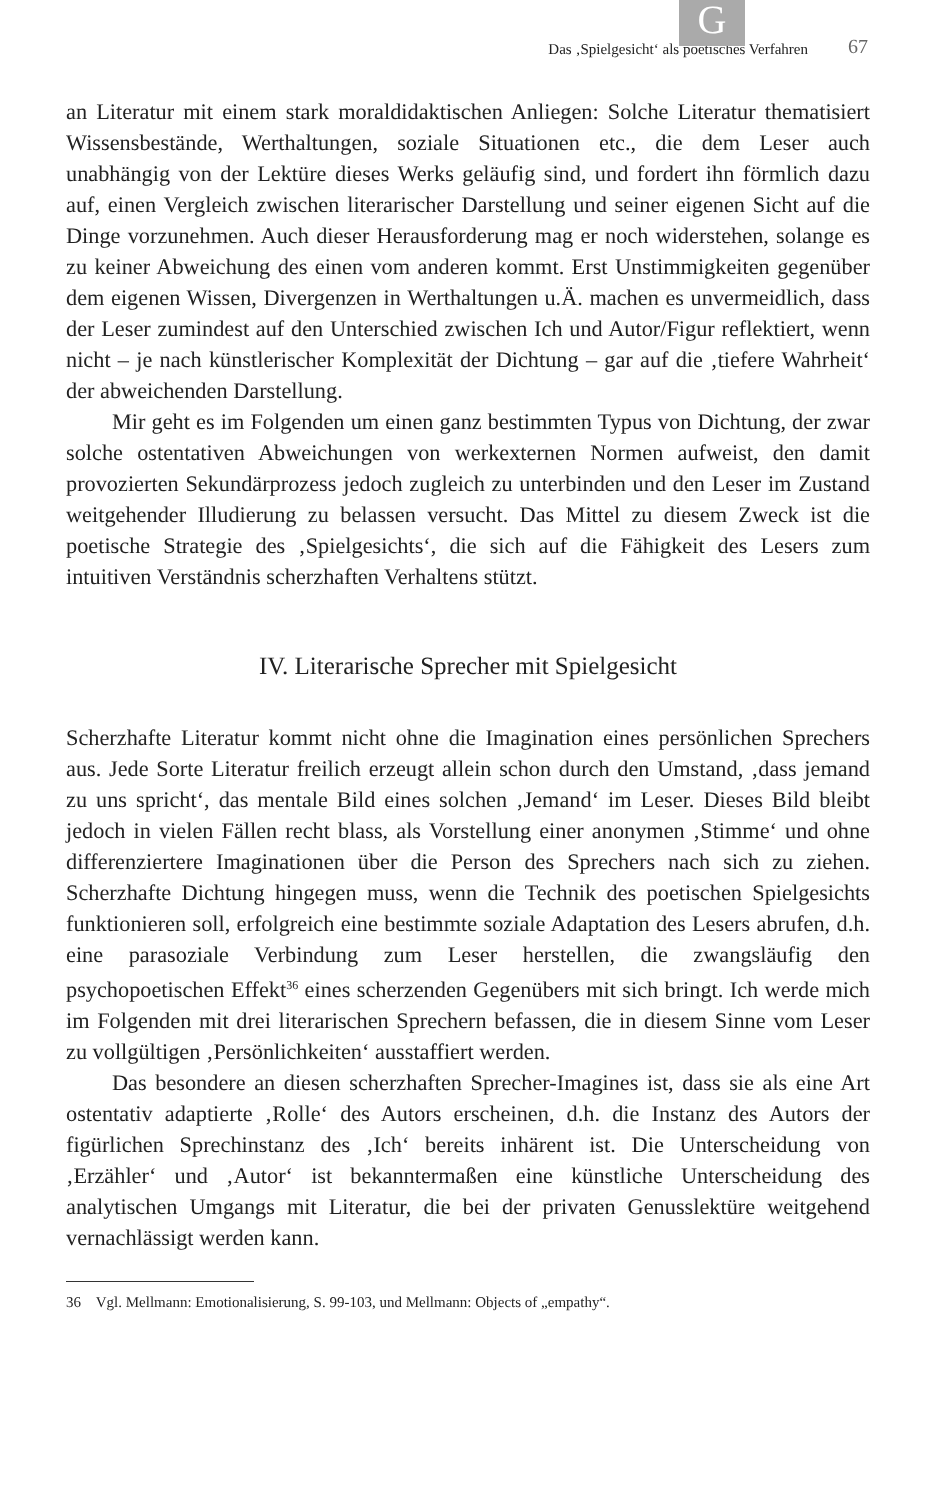G
Das ‚Spielgesicht‘ als poetisches Verfahren 67
an Literatur mit einem stark moraldidaktischen Anliegen: Solche Literatur thematisiert Wissensbestände, Werthaltungen, soziale Situationen etc., die dem Leser auch unabhängig von der Lektüre dieses Werks geläufig sind, und fordert ihn förmlich dazu auf, einen Vergleich zwischen literarischer Darstellung und seiner eigenen Sicht auf die Dinge vorzunehmen. Auch dieser Herausforderung mag er noch widerstehen, solange es zu keiner Abweichung des einen vom anderen kommt. Erst Unstimmigkeiten gegenüber dem eigenen Wissen, Divergenzen in Werthaltungen u.Ä. machen es unvermeidlich, dass der Leser zumindest auf den Unterschied zwischen Ich und Autor/Figur reflektiert, wenn nicht – je nach künstlerischer Komplexität der Dichtung – gar auf die ‚tiefere Wahrheit‘ der abweichenden Darstellung.
Mir geht es im Folgenden um einen ganz bestimmten Typus von Dichtung, der zwar solche ostentativen Abweichungen von werkexternen Normen aufweist, den damit provozierten Sekundärprozess jedoch zugleich zu unterbinden und den Leser im Zustand weitgehender Illudierung zu belassen versucht. Das Mittel zu diesem Zweck ist die poetische Strategie des ‚Spielgesichts‘, die sich auf die Fähigkeit des Lesers zum intuitiven Verständnis scherzhaften Verhaltens stützt.
IV. Literarische Sprecher mit Spielgesicht
Scherzhafte Literatur kommt nicht ohne die Imagination eines persönlichen Sprechers aus. Jede Sorte Literatur freilich erzeugt allein schon durch den Umstand, ‚dass jemand zu uns spricht‘, das mentale Bild eines solchen ‚Jemand‘ im Leser. Dieses Bild bleibt jedoch in vielen Fällen recht blass, als Vorstellung einer anonymen ‚Stimme‘ und ohne differenziertere Imaginationen über die Person des Sprechers nach sich zu ziehen. Scherzhafte Dichtung hingegen muss, wenn die Technik des poetischen Spielgesichts funktionieren soll, erfolgreich eine bestimmte soziale Adaptation des Lesers abrufen, d.h. eine parasoziale Verbindung zum Leser herstellen, die zwangsläufig den psychopoetischen Effekt<sup>36</sup> eines scherzenden Gegenübers mit sich bringt. Ich werde mich im Folgenden mit drei literarischen Sprechern befassen, die in diesem Sinne vom Leser zu vollgültigen ‚Persönlichkeiten‘ ausstaffiert werden.
Das besondere an diesen scherzhaften Sprecher-Imagines ist, dass sie als eine Art ostentativ adaptierte ‚Rolle‘ des Autors erscheinen, d.h. die Instanz des Autors der figürlichen Sprechinstanz des ‚Ich‘ bereits inhärent ist. Die Unterscheidung von ‚Erzähler‘ und ‚Autor‘ ist bekanntermaßen eine künstliche Unterscheidung des analytischen Umgangs mit Literatur, die bei der privaten Genusslektüre weitgehend vernachlässigt werden kann.
36 Vgl. Mellmann: Emotionalisierung, S. 99-103, und Mellmann: Objects of „empathy“.